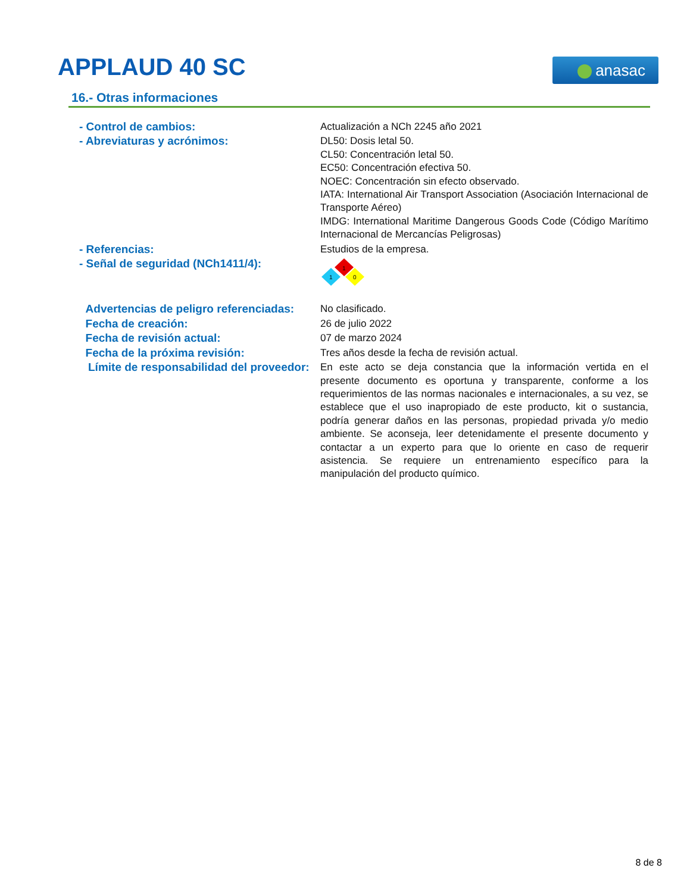APPLAUD 40 SC anasac
16.- Otras informaciones
- Control de cambios: Actualización a NCh 2245 año 2021
- Abreviaturas y acrónimos: DL50: Dosis letal 50.
CL50: Concentración letal 50.
EC50: Concentración efectiva 50.
NOEC: Concentración sin efecto observado.
IATA: International Air Transport Association (Asociación Internacional de Transporte Aéreo)
IMDG: International Maritime Dangerous Goods Code (Código Marítimo Internacional de Mercancías Peligrosas)
- Referencias: Estudios de la empresa.
- Señal de seguridad (NCh1411/4):
1
1
0
Advertencias de peligro referenciadas:
No clasificado.
Fecha de creación: 26 de julio 2022
Fecha de revisión actual: 07 de marzo 2024
Fecha de la próxima revisión: Tres años desde la fecha de revisión actual.
Límite de responsabilidad del proveedor:
En este acto se deja constancia que la información vertida en el presente documento es oportuna y transparente, conforme a los requerimientos de las normas nacionales e internacionales, a su vez, se establece que el uso inapropiado de este producto, kit o sustancia, podría generar daños en las personas, propiedad privada y/o medio ambiente. Se aconseja, leer detenidamente el presente documento y contactar a un experto para que lo oriente en caso de requerir asistencia. Se requiere un entrenamiento específico para la manipulación del producto químico.
8 de 8